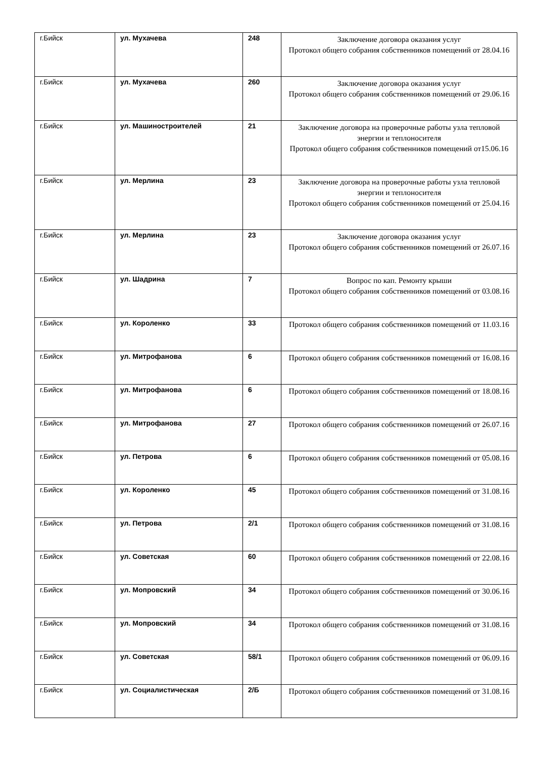| г.Бийск | ул. Мухачева | 248 | Заключение договора оказания услуг Протокол общего собрания собственников помещений от 28.04.16 |
| г.Бийск | ул. Мухачева | 260 | Заключение договора оказания услуг Протокол общего собрания собственников помещений от 29.06.16 |
| г.Бийск | ул. Машиностроителей | 21 | Заключение договора на проверочные работы узла тепловой энергии и теплоносителя Протокол общего собрания собственников помещений от15.06.16 |
| г.Бийск | ул. Мерлина | 23 | Заключение договора на проверочные работы узла тепловой энергии и теплоносителя Протокол общего собрания собственников помещений от 25.04.16 |
| г.Бийск | ул. Мерлина | 23 | Заключение договора оказания услуг Протокол общего собрания собственников помещений от 26.07.16 |
| г.Бийск | ул. Шадрина | 7 | Вопрос по кап. Ремонту крыши Протокол общего собрания собственников помещений от 03.08.16 |
| г.Бийск | ул. Короленко | 33 | Протокол общего собрания собственников помещений от 11.03.16 |
| г.Бийск | ул. Митрофанова | 6 | Протокол общего собрания собственников помещений от 16.08.16 |
| г.Бийск | ул. Митрофанова | 6 | Протокол общего собрания собственников помещений от 18.08.16 |
| г.Бийск | ул. Митрофанова | 27 | Протокол общего собрания собственников помещений от 26.07.16 |
| г.Бийск | ул. Петрова | 6 | Протокол общего собрания собственников помещений от 05.08.16 |
| г.Бийск | ул. Короленко | 45 | Протокол общего собрания собственников помещений от 31.08.16 |
| г.Бийск | ул. Петрова | 2/1 | Протокол общего собрания собственников помещений от 31.08.16 |
| г.Бийск | ул. Советская | 60 | Протокол общего собрания собственников помещений от 22.08.16 |
| г.Бийск | ул. Мопровский | 34 | Протокол общего собрания собственников помещений от 30.06.16 |
| г.Бийск | ул. Мопровский | 34 | Протокол общего собрания собственников помещений от 31.08.16 |
| г.Бийск | ул. Советская | 58/1 | Протокол общего собрания собственников помещений от 06.09.16 |
| г.Бийск | ул. Социалистическая | 2/Б | Протокол общего собрания собственников помещений от 31.08.16 |